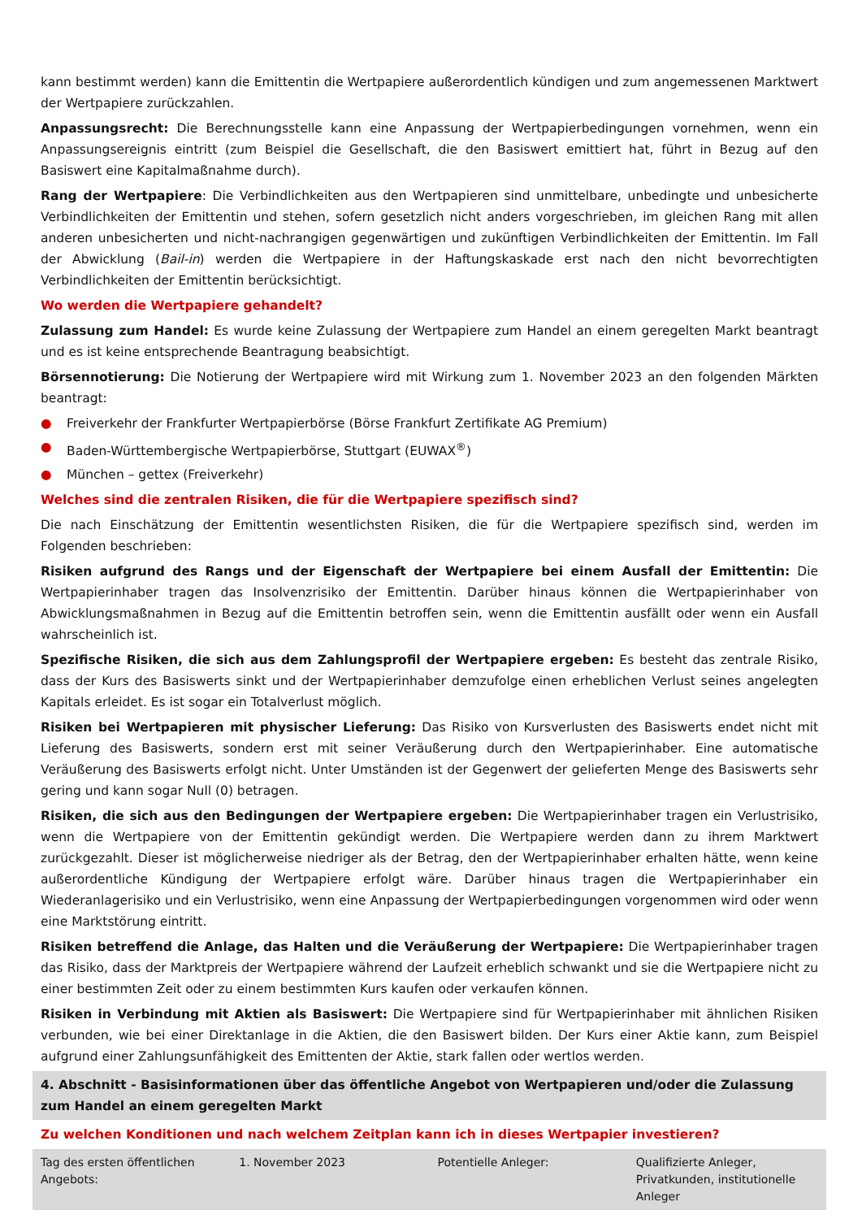kann bestimmt werden) kann die Emittentin die Wertpapiere außerordentlich kündigen und zum angemessenen Marktwert der Wertpapiere zurückzahlen.
Anpassungsrecht: Die Berechnungsstelle kann eine Anpassung der Wertpapierbedingungen vornehmen, wenn ein Anpassungsereignis eintritt (zum Beispiel die Gesellschaft, die den Basiswert emittiert hat, führt in Bezug auf den Basiswert eine Kapitalmaßnahme durch).
Rang der Wertpapiere: Die Verbindlichkeiten aus den Wertpapieren sind unmittelbare, unbedingte und unbesicherte Verbindlichkeiten der Emittentin und stehen, sofern gesetzlich nicht anders vorgeschrieben, im gleichen Rang mit allen anderen unbesicherten und nicht-nachrangigen gegenwärtigen und zukünftigen Verbindlichkeiten der Emittentin. Im Fall der Abwicklung (Bail-in) werden die Wertpapiere in der Haftungskaskade erst nach den nicht bevorrechtigten Verbindlichkeiten der Emittentin berücksichtigt.
Wo werden die Wertpapiere gehandelt?
Zulassung zum Handel: Es wurde keine Zulassung der Wertpapiere zum Handel an einem geregelten Markt beantragt und es ist keine entsprechende Beantragung beabsichtigt.
Börsennotierung: Die Notierung der Wertpapiere wird mit Wirkung zum 1. November 2023 an den folgenden Märkten beantragt:
● Freiverkehr der Frankfurter Wertpapierbörse (Börse Frankfurt Zertifikate AG Premium)
● Baden-Württembergische Wertpapierbörse, Stuttgart (EUWAX<sup>®</sup>)
● München – gettex (Freiverkehr)
Welches sind die zentralen Risiken, die für die Wertpapiere spezifisch sind?
Die nach Einschätzung der Emittentin wesentlichsten Risiken, die für die Wertpapiere spezifisch sind, werden im Folgenden beschrieben:
Risiken aufgrund des Rangs und der Eigenschaft der Wertpapiere bei einem Ausfall der Emittentin: Die Wertpapierinhaber tragen das Insolvenzrisiko der Emittentin. Darüber hinaus können die Wertpapierinhaber von Abwicklungsmaßnahmen in Bezug auf die Emittentin betroffen sein, wenn die Emittentin ausfällt oder wenn ein Ausfall wahrscheinlich ist.
Spezifische Risiken, die sich aus dem Zahlungsprofil der Wertpapiere ergeben: Es besteht das zentrale Risiko, dass der Kurs des Basiswerts sinkt und der Wertpapierinhaber demzufolge einen erheblichen Verlust seines angelegten Kapitals erleidet. Es ist sogar ein Totalverlust möglich.
Risiken bei Wertpapieren mit physischer Lieferung: Das Risiko von Kursverlusten des Basiswerts endet nicht mit Lieferung des Basiswerts, sondern erst mit seiner Veräußerung durch den Wertpapierinhaber. Eine automatische Veräußerung des Basiswerts erfolgt nicht. Unter Umständen ist der Gegenwert der gelieferten Menge des Basiswerts sehr gering und kann sogar Null (0) betragen.
Risiken, die sich aus den Bedingungen der Wertpapiere ergeben: Die Wertpapierinhaber tragen ein Verlustrisiko, wenn die Wertpapiere von der Emittentin gekündigt werden. Die Wertpapiere werden dann zu ihrem Marktwert zurückgezahlt. Dieser ist möglicherweise niedriger als der Betrag, den der Wertpapierinhaber erhalten hätte, wenn keine außerordentliche Kündigung der Wertpapiere erfolgt wäre. Darüber hinaus tragen die Wertpapierinhaber ein Wiederanlagerisiko und ein Verlustrisiko, wenn eine Anpassung der Wertpapierbedingungen vorgenommen wird oder wenn eine Marktstörung eintritt.
Risiken betreffend die Anlage, das Halten und die Veräußerung der Wertpapiere: Die Wertpapierinhaber tragen das Risiko, dass der Marktpreis der Wertpapiere während der Laufzeit erheblich schwankt und sie die Wertpapiere nicht zu einer bestimmten Zeit oder zu einem bestimmten Kurs kaufen oder verkaufen können.
Risiken in Verbindung mit Aktien als Basiswert: Die Wertpapiere sind für Wertpapierinhaber mit ähnlichen Risiken verbunden, wie bei einer Direktanlage in die Aktien, die den Basiswert bilden. Der Kurs einer Aktie kann, zum Beispiel aufgrund einer Zahlungsunfähigkeit des Emittenten der Aktie, stark fallen oder wertlos werden.
4. Abschnitt - Basisinformationen über das öffentliche Angebot von Wertpapieren und/oder die Zulassung zum Handel an einem geregelten Markt
Zu welchen Konditionen und nach welchem Zeitplan kann ich in dieses Wertpapier investieren?
| Tag des ersten öffentlichen Angebots: | 1. November 2023 | Potentielle Anleger: | Qualifizierte Anleger, Privatkunden, institutionelle Anleger |